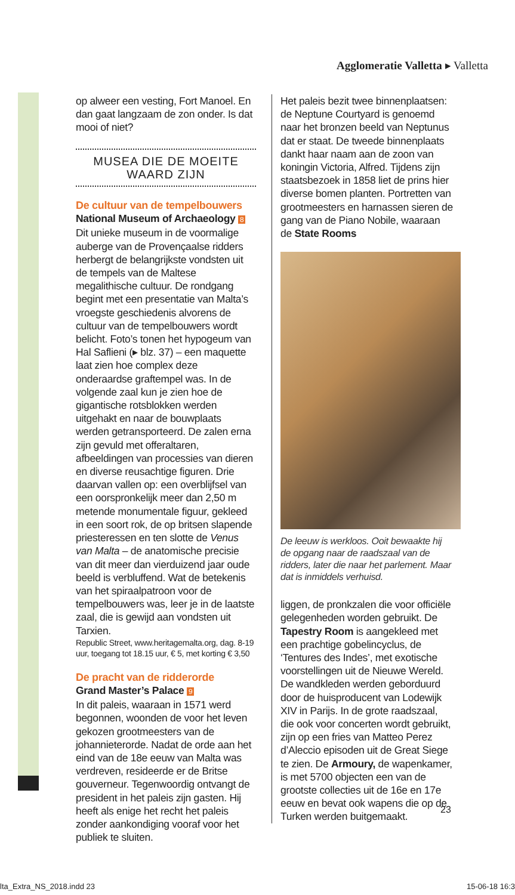Agglomeratie Valletta ▸ Valletta
op alweer een vesting, Fort Manoel. En dan gaat langzaam de zon onder. Is dat mooi of niet?
MUSEA DIE DE MOEITE WAARD ZIJN
De cultuur van de tempelbouwers
National Museum of Archaeology 8
Dit unieke museum in de voormalige auberge van de Provençaalse ridders herbergt de belangrijkste vondsten uit de tempels van de Maltese megalithische cultuur. De rondgang begint met een presentatie van Malta’s vroegste geschiedenis alvorens de cultuur van de tempelbouwers wordt belicht. Foto’s tonen het hypogeum van Hal Saflieni (▸ blz. 37) – een maquette laat zien hoe complex deze onderaardse graftempel was. In de volgende zaal kun je zien hoe de gigantische rotsblokken werden uitgehakt en naar de bouwplaats werden getransporteerd. De zalen erna zijn gevuld met offeraltaren, afbeeldingen van processies van dieren en diverse reusachtige figuren. Drie daarvan vallen op: een overblijfsel van een oorspronkelijk meer dan 2,50 m metende monumentale figuur, gekleed in een soort rok, de op britsen slapende priesteressen en ten slotte de Venus van Malta – de anatomische precisie van dit meer dan vierduizend jaar oude beeld is verbluffend. Wat de betekenis van het spiraalpatroon voor de tempelbouwers was, leer je in de laatste zaal, die is gewijd aan vondsten uit Tarxien.
Republic Street, www.heritagemalta.org, dag. 8-19 uur, toegang tot 18.15 uur, € 5, met korting € 3,50
De pracht van de ridderorde
Grand Master’s Palace 9
In dit paleis, waaraan in 1571 werd begonnen, woonden de voor het leven gekozen grootmeesters van de johannieterorde. Nadat de orde aan het eind van de 18e eeuw van Malta was verdreven, resideerde er de Britse gouverneur. Tegenwoordig ontvangt de president in het paleis zijn gasten. Hij heeft als enige het recht het paleis zonder aankondiging vooraf voor het publiek te sluiten.
Het paleis bezit twee binnenplaatsen: de Neptune Courtyard is genoemd naar het bronzen beeld van Neptunus dat er staat. De tweede binnenplaats dankt haar naam aan de zoon van koningin Victoria, Alfred. Tijdens zijn staatsbezoek in 1858 liet de prins hier diverse bomen planten. Portretten van grootmeesters en harnassen sieren de gang van de Piano Nobile, waaraan de State Rooms
De leeuw is werkloos. Ooit bewaakte hij de opgang naar de raadszaal van de ridders, later die naar het parlement. Maar dat is inmiddels verhuisd.
liggen, de pronkzalen die voor officiële gelegenheden worden gebruikt. De Tapestry Room is aangekleed met een prachtige gobelincyclus, de ‘Tentures des Indes’, met exotische voorstellingen uit de Nieuwe Wereld. De wandkleden werden geborduurd door de huisproducent van Lodewijk XIV in Parijs. In de grote raadszaal, die ook voor concerten wordt gebruikt, zijn op een fries van Matteo Perez d’Aleccio episoden uit de Great Siege te zien. De Armoury, de wapenkamer, is met 5700 objecten een van de grootste collecties uit de 16e en 17e eeuw en bevat ook wapens die op de Turken werden buitgemaakt.
23
lta_Extra_NS_2018.indd 23 15-06-18 16:3